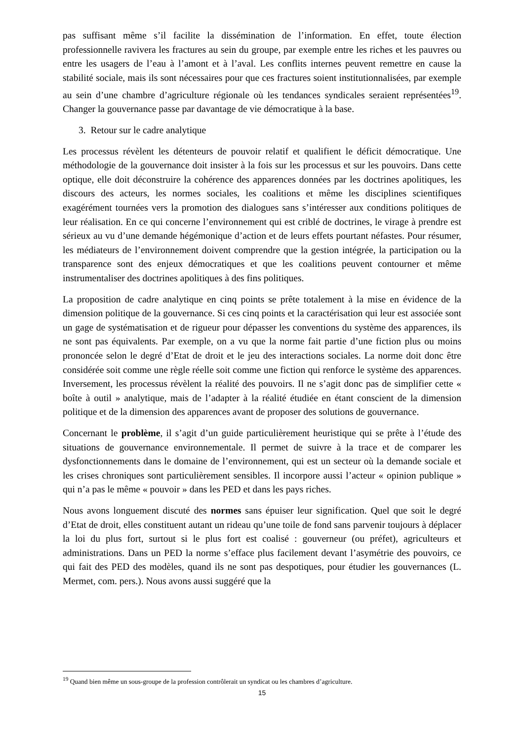pas suffisant même s’il facilite la dissémination de l’information. En effet, toute élection professionnelle ravivera les fractures au sein du groupe, par exemple entre les riches et les pauvres ou entre les usagers de l’eau à l’amont et à l’aval. Les conflits internes peuvent remettre en cause la stabilité sociale, mais ils sont nécessaires pour que ces fractures soient institutionnalisées, par exemple au sein d’une chambre d’agriculture régionale où les tendances syndicales seraient représentées<sup>19</sup>. Changer la gouvernance passe par davantage de vie démocratique à la base.
3. Retour sur le cadre analytique
Les processus révèlent les détenteurs de pouvoir relatif et qualifient le déficit démocratique. Une méthodologie de la gouvernance doit insister à la fois sur les processus et sur les pouvoirs. Dans cette optique, elle doit déconstruire la cohérence des apparences données par les doctrines apolitiques, les discours des acteurs, les normes sociales, les coalitions et même les disciplines scientifiques exagérément tournées vers la promotion des dialogues sans s’intéresser aux conditions politiques de leur réalisation. En ce qui concerne l’environnement qui est criblé de doctrines, le virage à prendre est sérieux au vu d’une demande hégémonique d’action et de leurs effets pourtant néfastes. Pour résumer, les médiateurs de l’environnement doivent comprendre que la gestion intégrée, la participation ou la transparence sont des enjeux démocratiques et que les coalitions peuvent contourner et même instrumentaliser des doctrines apolitiques à des fins politiques.
La proposition de cadre analytique en cinq points se prête totalement à la mise en évidence de la dimension politique de la gouvernance. Si ces cinq points et la caractérisation qui leur est associée sont un gage de systématisation et de rigueur pour dépasser les conventions du système des apparences, ils ne sont pas équivalents. Par exemple, on a vu que la norme fait partie d’une fiction plus ou moins prononcée selon le degré d’Etat de droit et le jeu des interactions sociales. La norme doit donc être considérée soit comme une règle réelle soit comme une fiction qui renforce le système des apparences. Inversement, les processus révèlent la réalité des pouvoirs. Il ne s’agit donc pas de simplifier cette « boîte à outil » analytique, mais de l’adapter à la réalité étudiée en étant conscient de la dimension politique et de la dimension des apparences avant de proposer des solutions de gouvernance.
Concernant le problème, il s’agit d’un guide particulièrement heuristique qui se prête à l’étude des situations de gouvernance environnementale. Il permet de suivre à la trace et de comparer les dysfonctionnements dans le domaine de l’environnement, qui est un secteur où la demande sociale et les crises chroniques sont particulièrement sensibles. Il incorpore aussi l’acteur « opinion publique » qui n’a pas le même « pouvoir » dans les PED et dans les pays riches.
Nous avons longuement discuté des normes sans épuiser leur signification. Quel que soit le degré d’Etat de droit, elles constituent autant un rideau qu’une toile de fond sans parvenir toujours à déplacer la loi du plus fort, surtout si le plus fort est coalisé : gouverneur (ou préfet), agriculteurs et administrations. Dans un PED la norme s’efface plus facilement devant l’asymétrie des pouvoirs, ce qui fait des PED des modèles, quand ils ne sont pas despotiques, pour étudier les gouvernances (L. Mermet, com. pers.). Nous avons aussi suggéré que la
<sup>19</sup> Quand bien même un sous-groupe de la profession contrôlerait un syndicat ou les chambres d’agriculture.
15